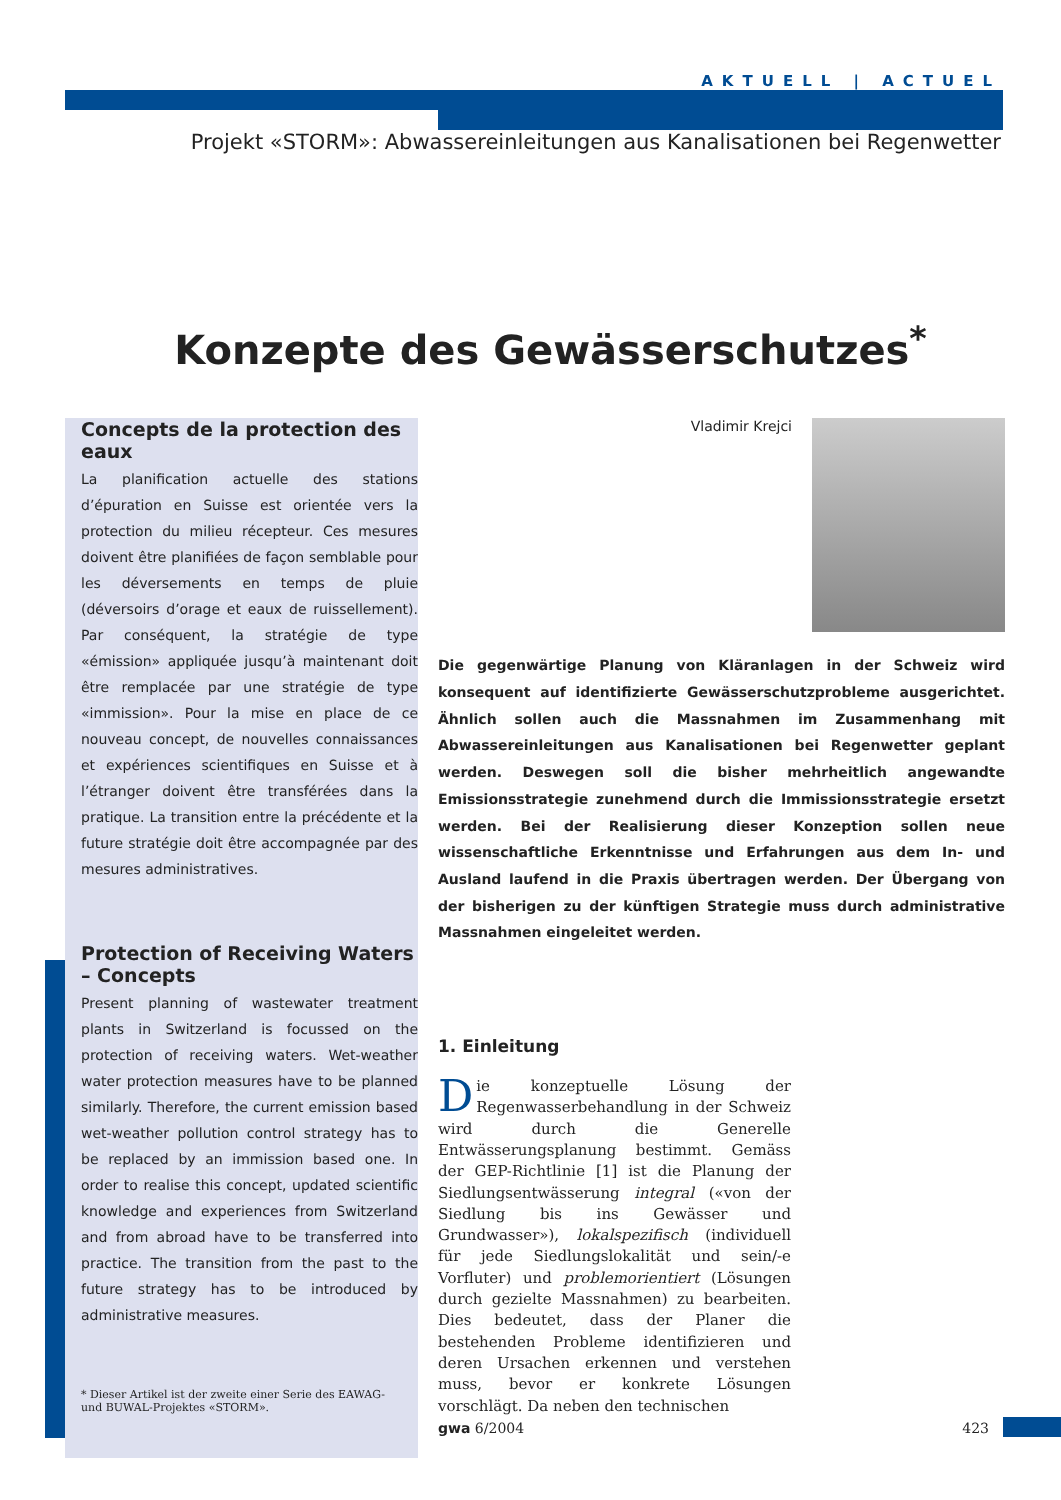AKTUELL | ACTUEL
Projekt «STORM»: Abwassereinleitungen aus Kanalisationen bei Regenwetter
Konzepte des Gewässerschutzes<sup>*</sup>
Concepts de la protection des eaux
La planification actuelle des stations d’épuration en Suisse est orientée vers la protection du milieu récepteur. Ces mesures doivent être planifiées de façon semblable pour les déversements en temps de pluie (déversoirs d’orage et eaux de ruissellement). Par conséquent, la stratégie de type «émission» appliquée jusqu’à maintenant doit être remplacée par une stratégie de type «immission». Pour la mise en place de ce nouveau concept, de nouvelles connaissances et expériences scientifiques en Suisse et à l’étranger doivent être transférées dans la pratique. La transition entre la précédente et la future stratégie doit être accompagnée par des mesures administratives.
Protection of Receiving Waters – Concepts
Present planning of wastewater treatment plants in Switzerland is focussed on the protection of receiving waters. Wet-weather water protection measures have to be planned similarly. Therefore, the current emission based wet-weather pollution control strategy has to be replaced by an immission based one. In order to realise this concept, updated scientific knowledge and experiences from Switzerland and from abroad have to be transferred into practice. The transition from the past to the future strategy has to be introduced by administrative measures.
* Dieser Artikel ist der zweite einer Serie des EAWAG- und BUWAL-Projektes «STORM».
Vladimir Krejci
Die gegenwärtige Planung von Kläranlagen in der Schweiz wird konsequent auf identifizierte Gewässerschutzprobleme ausgerichtet. Ähnlich sollen auch die Massnahmen im Zusammenhang mit Abwassereinleitungen aus Kanalisationen bei Regenwetter geplant werden. Deswegen soll die bisher mehrheitlich angewandte Emissionsstrategie zunehmend durch die Immissionsstrategie ersetzt werden. Bei der Realisierung dieser Konzeption sollen neue wissenschaftliche Erkenntnisse und Erfahrungen aus dem In- und Ausland laufend in die Praxis übertragen werden. Der Übergang von der bisherigen zu der künftigen Strategie muss durch administrative Massnahmen eingeleitet werden.
1. Einleitung
Die konzeptuelle Lösung der Regenwasserbehandlung in der Schweiz wird durch die Generelle Entwässerungsplanung bestimmt. Gemäss der GEP-Richtlinie [1] ist die Planung der Siedlungsentwässerung integral («von der Siedlung bis ins Gewässer und Grundwasser»), lokalspezifisch (individuell für jede Siedlungslokalität und sein/-e Vorfluter) und problemorientiert (Lösungen durch gezielte Massnahmen) zu bearbeiten. Dies bedeutet, dass der Planer die bestehenden Probleme identifizieren und deren Ursachen erkennen und verstehen muss, bevor er konkrete Lösungen vorschlägt. Da neben den technischen
gwa 6/2004 423